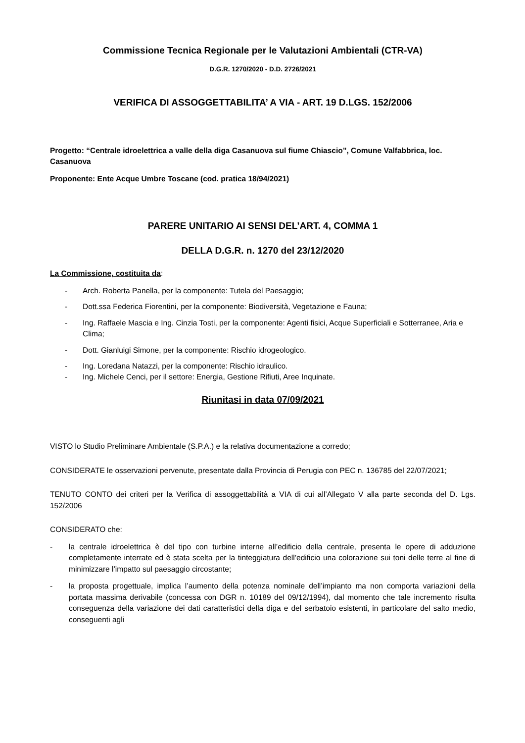Commissione Tecnica Regionale per le Valutazioni Ambientali (CTR-VA)
D.G.R. 1270/2020 - D.D. 2726/2021
VERIFICA DI ASSOGGETTABILITA’ A VIA - ART. 19 D.LGS. 152/2006
Progetto: “Centrale idroelettrica a valle della diga Casanuova sul fiume Chiascio”, Comune Valfabbrica, loc. Casanuova
Proponente: Ente Acque Umbre Toscane (cod. pratica 18/94/2021)
PARERE UNITARIO AI SENSI DEL’ART. 4, COMMA 1
DELLA D.G.R. n. 1270 del 23/12/2020
La Commissione, costituita da:
- Arch. Roberta Panella, per la componente: Tutela del Paesaggio;
- Dott.ssa Federica Fiorentini, per la componente: Biodiversità, Vegetazione e Fauna;
- Ing. Raffaele Mascia e Ing. Cinzia Tosti, per la componente: Agenti fisici, Acque Superficiali e Sotterranee, Aria e Clima;
- Dott. Gianluigi Simone, per la componente: Rischio idrogeologico.
- Ing. Loredana Natazzi, per la componente: Rischio idraulico.
- Ing. Michele Cenci, per il settore: Energia, Gestione Rifiuti, Aree Inquinate.
Riunitasi in data 07/09/2021
VISTO lo Studio Preliminare Ambientale (S.P.A.) e la relativa documentazione a corredo;
CONSIDERATE le osservazioni pervenute, presentate dalla Provincia di Perugia con PEC n. 136785 del 22/07/2021;
TENUTO CONTO dei criteri per la Verifica di assoggettabilità a VIA di cui all’Allegato V alla parte seconda del D. Lgs. 152/2006
CONSIDERATO che:
- la centrale idroelettrica è del tipo con turbine interne all’edificio della centrale, presenta le opere di adduzione completamente interrate ed è stata scelta per la tinteggiatura dell’edificio una colorazione sui toni delle terre al fine di minimizzare l’impatto sul paesaggio circostante;
- la proposta progettuale, implica l’aumento della potenza nominale dell’impianto ma non comporta variazioni della portata massima derivabile (concessa con DGR n. 10189 del 09/12/1994), dal momento che tale incremento risulta conseguenza della variazione dei dati caratteristici della diga e del serbatoio esistenti, in particolare del salto medio, conseguenti agli